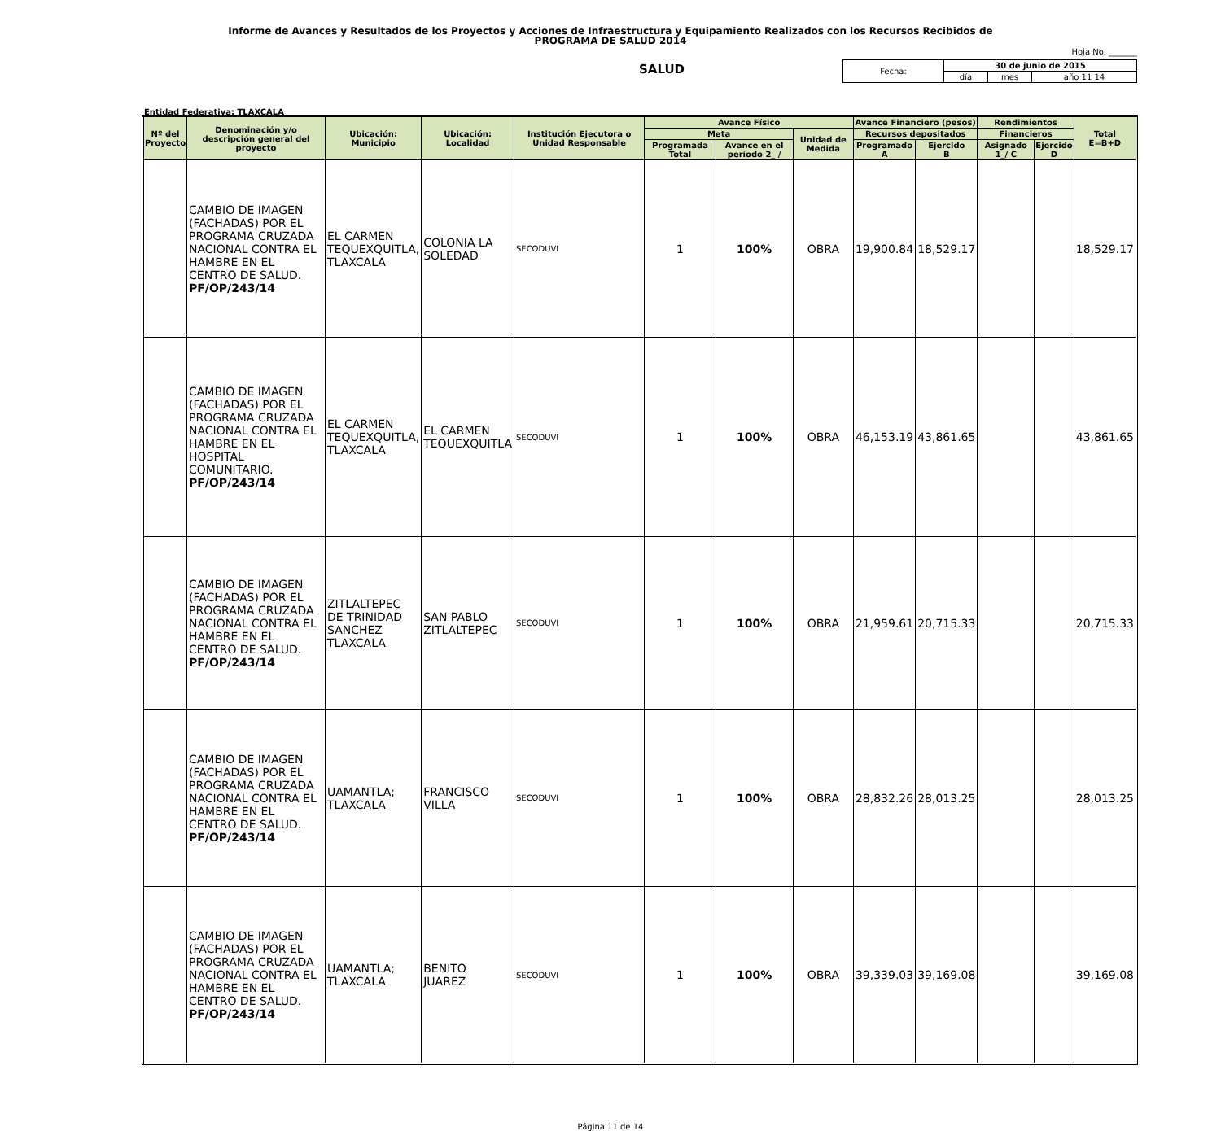Informe de Avances y Resultados de los Proyectos y Acciones de Infraestructura y Equipamiento Realizados con los Recursos Recibidos de
PROGRAMA DE SALUD 2014
Hoja No. _______
SALUD
| Fecha: | 30 de junio de 2015 | | |
| | día | mes | año 11 14 |
Entidad Federativa: TLAXCALA
| Nº del Proyecto | Denominación y/o descripción general del proyecto | Ubicación: Municipio | Ubicación: Localidad | Institución Ejecutora o Unidad Responsable | Avance Físico | | | Avance Financiero (pesos) | | Rendimientos | | Total E=B+D |
| --- | --- | --- | --- | --- | --- | --- | --- | --- | --- | --- | --- | --- |
| | | | | | Meta | | Unidad de Medida | Recursos depositados | | Financieros | | |
| | | | | | Programada Total | Avance en el período 2_ / | | Programado A | Ejercido B | Asignado 1_/ C | Ejercido D | |
| | CAMBIO DE IMAGEN (FACHADAS) POR EL PROGRAMA CRUZADA NACIONAL CONTRA EL HAMBRE EN EL CENTRO DE SALUD. PF/OP/243/14 | EL CARMEN TEQUEXQUITLA, TLAXCALA | COLONIA LA SOLEDAD | SECODUVI | 1 | 100% | OBRA | 19,900.84 | 18,529.17 | | | 18,529.17 |
| | CAMBIO DE IMAGEN (FACHADAS) POR EL PROGRAMA CRUZADA NACIONAL CONTRA EL HAMBRE EN EL HOSPITAL COMUNITARIO. PF/OP/243/14 | EL CARMEN TEQUEXQUITLA, TLAXCALA | EL CARMEN TEQUEXQUITLA | SECODUVI | 1 | 100% | OBRA | 46,153.19 | 43,861.65 | | | 43,861.65 |
| | CAMBIO DE IMAGEN (FACHADAS) POR EL PROGRAMA CRUZADA NACIONAL CONTRA EL HAMBRE EN EL CENTRO DE SALUD. PF/OP/243/14 | ZITLALTEPEC DE TRINIDAD SANCHEZ TLAXCALA | SAN PABLO ZITLALTEPEC | SECODUVI | 1 | 100% | OBRA | 21,959.61 | 20,715.33 | | | 20,715.33 |
| | CAMBIO DE IMAGEN (FACHADAS) POR EL PROGRAMA CRUZADA NACIONAL CONTRA EL HAMBRE EN EL CENTRO DE SALUD. PF/OP/243/14 | UAMANTLA; TLAXCALA | FRANCISCO VILLA | SECODUVI | 1 | 100% | OBRA | 28,832.26 | 28,013.25 | | | 28,013.25 |
| | CAMBIO DE IMAGEN (FACHADAS) POR EL PROGRAMA CRUZADA NACIONAL CONTRA EL HAMBRE EN EL CENTRO DE SALUD. PF/OP/243/14 | UAMANTLA; TLAXCALA | BENITO JUAREZ | SECODUVI | 1 | 100% | OBRA | 39,339.03 | 39,169.08 | | | 39,169.08 |
Página 11 de 14